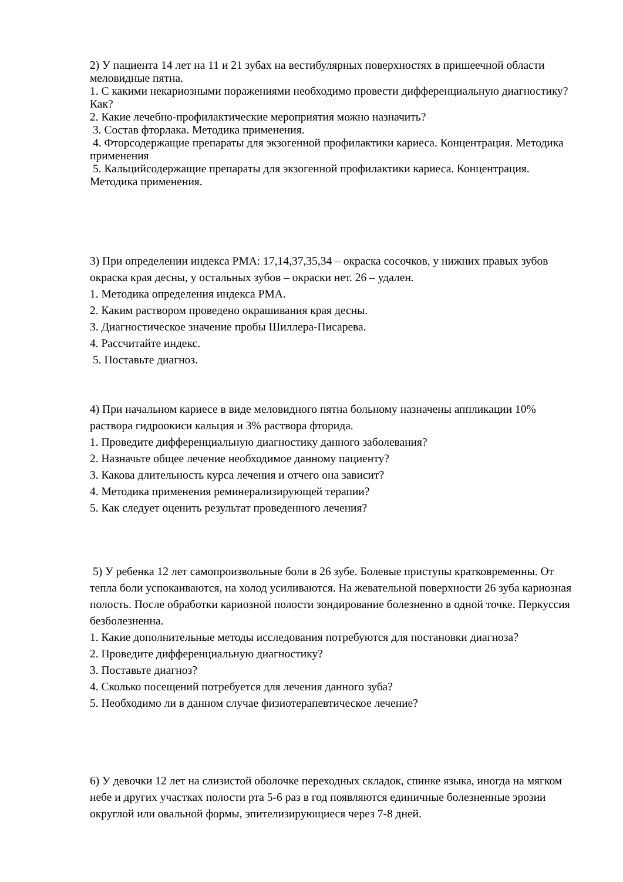2) У пациента 14 лет на 11 и 21 зубах на вестибулярных поверхностях в пришеечной области меловидные пятна.
1. С какими некариозными поражениями необходимо провести дифференциальную диагностику? Как?
2. Какие лечебно-профилактические мероприятия можно назначить?
3. Состав фторлака. Методика применения.
4. Фторсодержащие препараты для экзогенной профилактики кариеса. Концентрация. Методика применения
5. Кальцийсодержащие препараты для экзогенной профилактики кариеса. Концентрация. Методика применения.
3) При определении индекса РМА: 17,14,37,35,34 – окраска сосочков, у нижних правых зубов окраска края десны, у остальных зубов – окраски нет. 26 – удален.
1. Методика определения индекса РМА.
2. Каким раствором проведено окрашивания края десны.
3. Диагностическое значение пробы Шиллера-Писарева.
4. Рассчитайте индекс.
5. Поставьте диагноз.
4) При начальном кариесе в виде меловидного пятна больному назначены аппликации 10% раствора гидроокиси кальция и 3% раствора фторида.
1. Проведите дифференциальную диагностику данного заболевания?
2. Назначьте общее лечение необходимое данному пациенту?
3. Какова длительность курса лечения и отчего она зависит?
4. Методика применения реминерализирующей терапии?
5. Как следует оценить результат проведенного лечения?
5) У ребенка 12 лет самопроизвольные боли в 26 зубе. Болевые приступы кратковременны. От тепла боли успокаиваются, на холод усиливаются. На жевательной поверхности 26 зуба кариозная полость. После обработки кариозной полости зондирование болезненно в одной точке. Перкуссия безболезненна.
1. Какие дополнительные методы исследования потребуются для постановки диагноза?
2. Проведите дифференциальную диагностику?
3. Поставьте диагноз?
4. Сколько посещений потребуется для лечения данного зуба?
5. Необходимо ли в данном случае физиотерапевтическое лечение?
6) У девочки 12 лет на слизистой оболочке переходных складок, спинке языка, иногда на мягком небе и других участках полости рта 5-6 раз в год появляются единичные болезненные эрозии округлой или овальной формы, эпителизирующиеся через 7-8 дней.